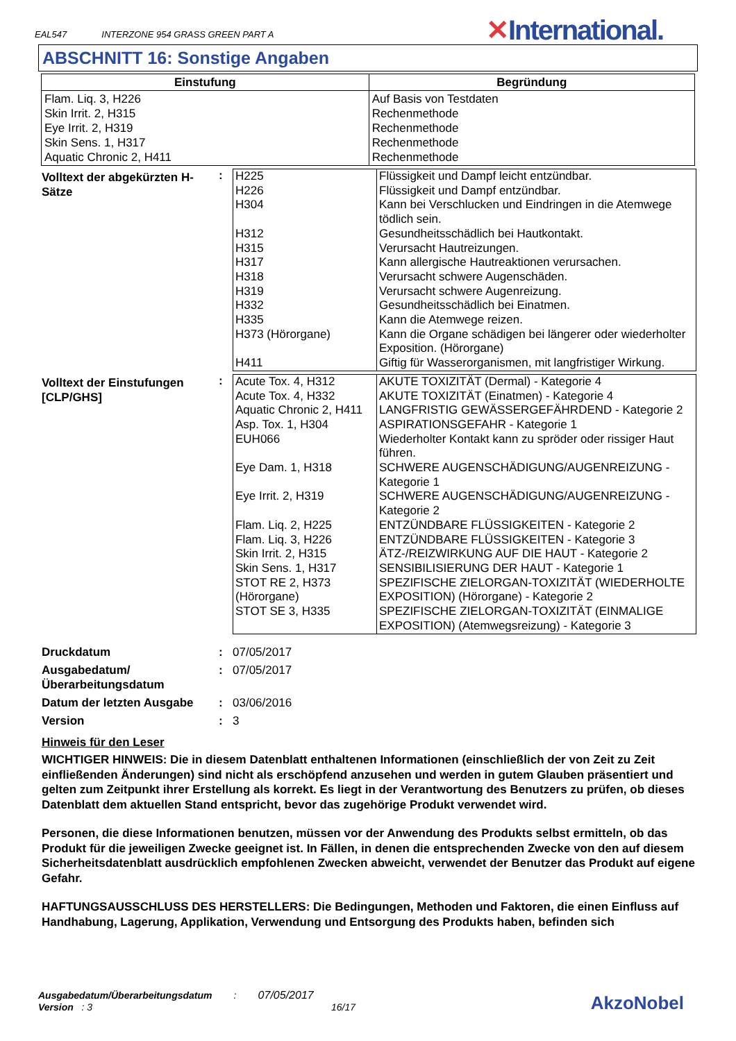EAL547 INTERZONE 954 GRASS GREEN PART A
✕International.
ABSCHNITT 16: Sonstige Angaben
| Einstufung | Begründung |
| --- | --- |
| Flam. Liq. 3, H226 Skin Irrit. 2, H315 Eye Irrit. 2, H319 Skin Sens. 1, H317 Aquatic Chronic 2, H411 | Auf Basis von Testdaten Rechenmethode Rechenmethode Rechenmethode Rechenmethode |
Volltext der abgekürzten H-Sätze
:
| H225 | Flüssigkeit und Dampf leicht entzündbar. |
| H226 | Flüssigkeit und Dampf entzündbar. |
| H304 | Kann bei Verschlucken und Eindringen in die Atemwege tödlich sein. |
| H312 | Gesundheitsschädlich bei Hautkontakt. |
| H315 | Verursacht Hautreizungen. |
| H317 | Kann allergische Hautreaktionen verursachen. |
| H318 | Verursacht schwere Augenschäden. |
| H319 | Verursacht schwere Augenreizung. |
| H332 | Gesundheitsschädlich bei Einatmen. |
| H335 | Kann die Atemwege reizen. |
| H373 (Hörorgane) | Kann die Organe schädigen bei längerer oder wiederholter Exposition. (Hörorgane) |
| H411 | Giftig für Wasserorganismen, mit langfristiger Wirkung. |
Volltext der Einstufungen [CLP/GHS]
:
| Acute Tox. 4, H312 | AKUTE TOXIZITÄT (Dermal) - Kategorie 4 |
| Acute Tox. 4, H332 | AKUTE TOXIZITÄT (Einatmen) - Kategorie 4 |
| Aquatic Chronic 2, H411 | LANGFRISTIG GEWÄSSERGEFÄHRDEND - Kategorie 2 |
| Asp. Tox. 1, H304 | ASPIRATIONSGEFAHR - Kategorie 1 |
| EUH066 | Wiederholter Kontakt kann zu spröder oder rissiger Haut führen. |
| Eye Dam. 1, H318 | SCHWERE AUGENSCHÄDIGUNG/AUGENREIZUNG - Kategorie 1 |
| Eye Irrit. 2, H319 | SCHWERE AUGENSCHÄDIGUNG/AUGENREIZUNG - Kategorie 2 |
| Flam. Liq. 2, H225 | ENTZÜNDBARE FLÜSSIGKEITEN - Kategorie 2 |
| Flam. Liq. 3, H226 | ENTZÜNDBARE FLÜSSIGKEITEN - Kategorie 3 |
| Skin Irrit. 2, H315 | ÄTZ-/REIZWIRKUNG AUF DIE HAUT - Kategorie 2 |
| Skin Sens. 1, H317 | SENSIBILISIERUNG DER HAUT - Kategorie 1 |
| STOT RE 2, H373 (Hörorgane) | SPEZIFISCHE ZIELORGAN-TOXIZITÄT (WIEDERHOLTE EXPOSITION) (Hörorgane) - Kategorie 2 |
| STOT SE 3, H335 | SPEZIFISCHE ZIELORGAN-TOXIZITÄT (EINMALIGE EXPOSITION) (Atemwegsreizung) - Kategorie 3 |
Druckdatum
: 07/05/2017
Ausgabedatum/ Überarbeitungsdatum
: 07/05/2017
Datum der letzten Ausgabe
: 03/06/2016
Version
: 3
Hinweis für den Leser
WICHTIGER HINWEIS: Die in diesem Datenblatt enthaltenen Informationen (einschließlich der von Zeit zu Zeit einfließenden Änderungen) sind nicht als erschöpfend anzusehen und werden in gutem Glauben präsentiert und gelten zum Zeitpunkt ihrer Erstellung als korrekt. Es liegt in der Verantwortung des Benutzers zu prüfen, ob dieses Datenblatt dem aktuellen Stand entspricht, bevor das zugehörige Produkt verwendet wird.
Personen, die diese Informationen benutzen, müssen vor der Anwendung des Produkts selbst ermitteln, ob das Produkt für die jeweiligen Zwecke geeignet ist. In Fällen, in denen die entsprechenden Zwecke von den auf diesem Sicherheitsdatenblatt ausdrücklich empfohlenen Zwecken abweicht, verwendet der Benutzer das Produkt auf eigene Gefahr.
HAFTUNGSAUSSCHLUSS DES HERSTELLERS: Die Bedingungen, Methoden und Faktoren, die einen Einfluss auf Handhabung, Lagerung, Applikation, Verwendung und Entsorgung des Produkts haben, befinden sich
Ausgabedatum/Überarbeitungsdatum : 07/05/2017
Version : 3 16/17
AkzoNobel